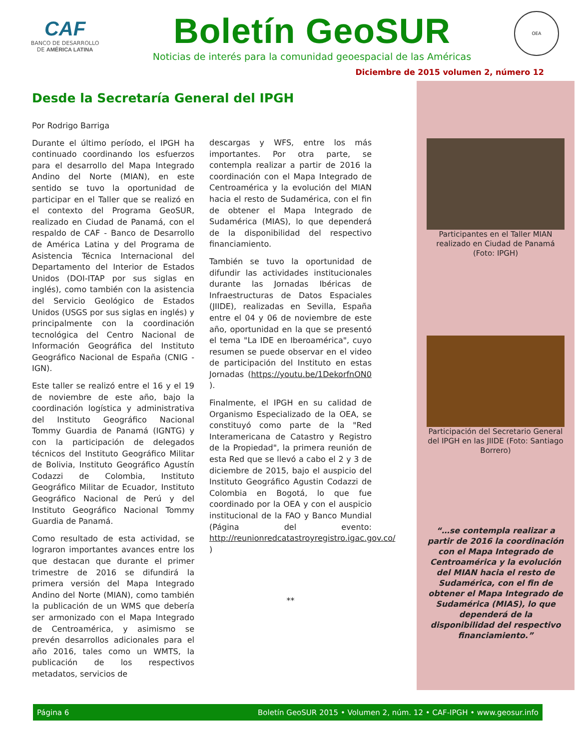CAF
BANCO DE DESARROLLO
DE AMÉRICA LATINA
Boletín GeoSUR
Noticias de interés para la comunidad geoespacial de las Américas
OEA
Diciembre de 2015 volumen 2, número 12
Desde la Secretaría General del IPGH
Por Rodrigo Barriga
Durante el último período, el IPGH ha continuado coordinando los esfuerzos para el desarrollo del Mapa Integrado Andino del Norte (MIAN), en este sentido se tuvo la oportunidad de participar en el Taller que se realizó en el contexto del Programa GeoSUR, realizado en Ciudad de Panamá, con el respaldo de CAF - Banco de Desarrollo de América Latina y del Programa de Asistencia Técnica Internacional del Departamento del Interior de Estados Unidos (DOI-ITAP por sus siglas en inglés), como también con la asistencia del Servicio Geológico de Estados Unidos (USGS por sus siglas en inglés) y principalmente con la coordinación tecnológica del Centro Nacional de Información Geográfica del Instituto Geográfico Nacional de España (CNIG - IGN).
Este taller se realizó entre el 16 y el 19 de noviembre de este año, bajo la coordinación logística y administrativa del Instituto Geográfico Nacional Tommy Guardia de Panamá (IGNTG) y con la participación de delegados técnicos del Instituto Geográfico Militar de Bolivia, Instituto Geográfico Agustín Codazzi de Colombia, Instituto Geográfico Militar de Ecuador, Instituto Geográfico Nacional de Perú y del Instituto Geográfico Nacional Tommy Guardia de Panamá.
Como resultado de esta actividad, se lograron importantes avances entre los que destacan que durante el primer trimestre de 2016 se difundirá la primera versión del Mapa Integrado Andino del Norte (MIAN), como también la publicación de un WMS que debería ser armonizado con el Mapa Integrado de Centroamérica, y asimismo se prevén desarrollos adicionales para el año 2016, tales como un WMTS, la publicación de los respectivos metadatos, servicios de
descargas y WFS, entre los más importantes. Por otra parte, se contempla realizar a partir de 2016 la coordinación con el Mapa Integrado de Centroamérica y la evolución del MIAN hacia el resto de Sudamérica, con el fin de obtener el Mapa Integrado de Sudamérica (MIAS), lo que dependerá de la disponibilidad del respectivo financiamiento.
También se tuvo la oportunidad de difundir las actividades institucionales durante las Jornadas Ibéricas de Infraestructuras de Datos Espaciales (JIIDE), realizadas en Sevilla, España entre el 04 y 06 de noviembre de este año, oportunidad en la que se presentó el tema "La IDE en Iberoamérica", cuyo resumen se puede observar en el video de participación del Instituto en estas Jornadas (https://youtu.be/1DekorfnON0 ).
Finalmente, el IPGH en su calidad de Organismo Especializado de la OEA, se constituyó como parte de la "Red Interamericana de Catastro y Registro de la Propiedad", la primera reunión de esta Red que se llevó a cabo el 2 y 3 de diciembre de 2015, bajo el auspicio del Instituto Geográfico Agustin Codazzi de Colombia en Bogotá, lo que fue coordinado por la OEA y con el auspicio institucional de la FAO y Banco Mundial (Página del evento: http://reunionredcatastroyregistro.igac.gov.co/ )
**
Participantes en el Taller MIAN realizado en Ciudad de Panamá (Foto: IPGH)
Participación del Secretario General del IPGH en las JIIDE (Foto: Santiago Borrero)
“…se contempla realizar a partir de 2016 la coordinación con el Mapa Integrado de Centroamérica y la evolución del MIAN hacia el resto de Sudamérica, con el fin de obtener el Mapa Integrado de Sudamérica (MIAS), lo que dependerá de la disponibilidad del respectivo financiamiento.”
Página 6 Boletín GeoSUR 2015 • Volumen 2, núm. 12 • CAF-IPGH • www.geosur.info